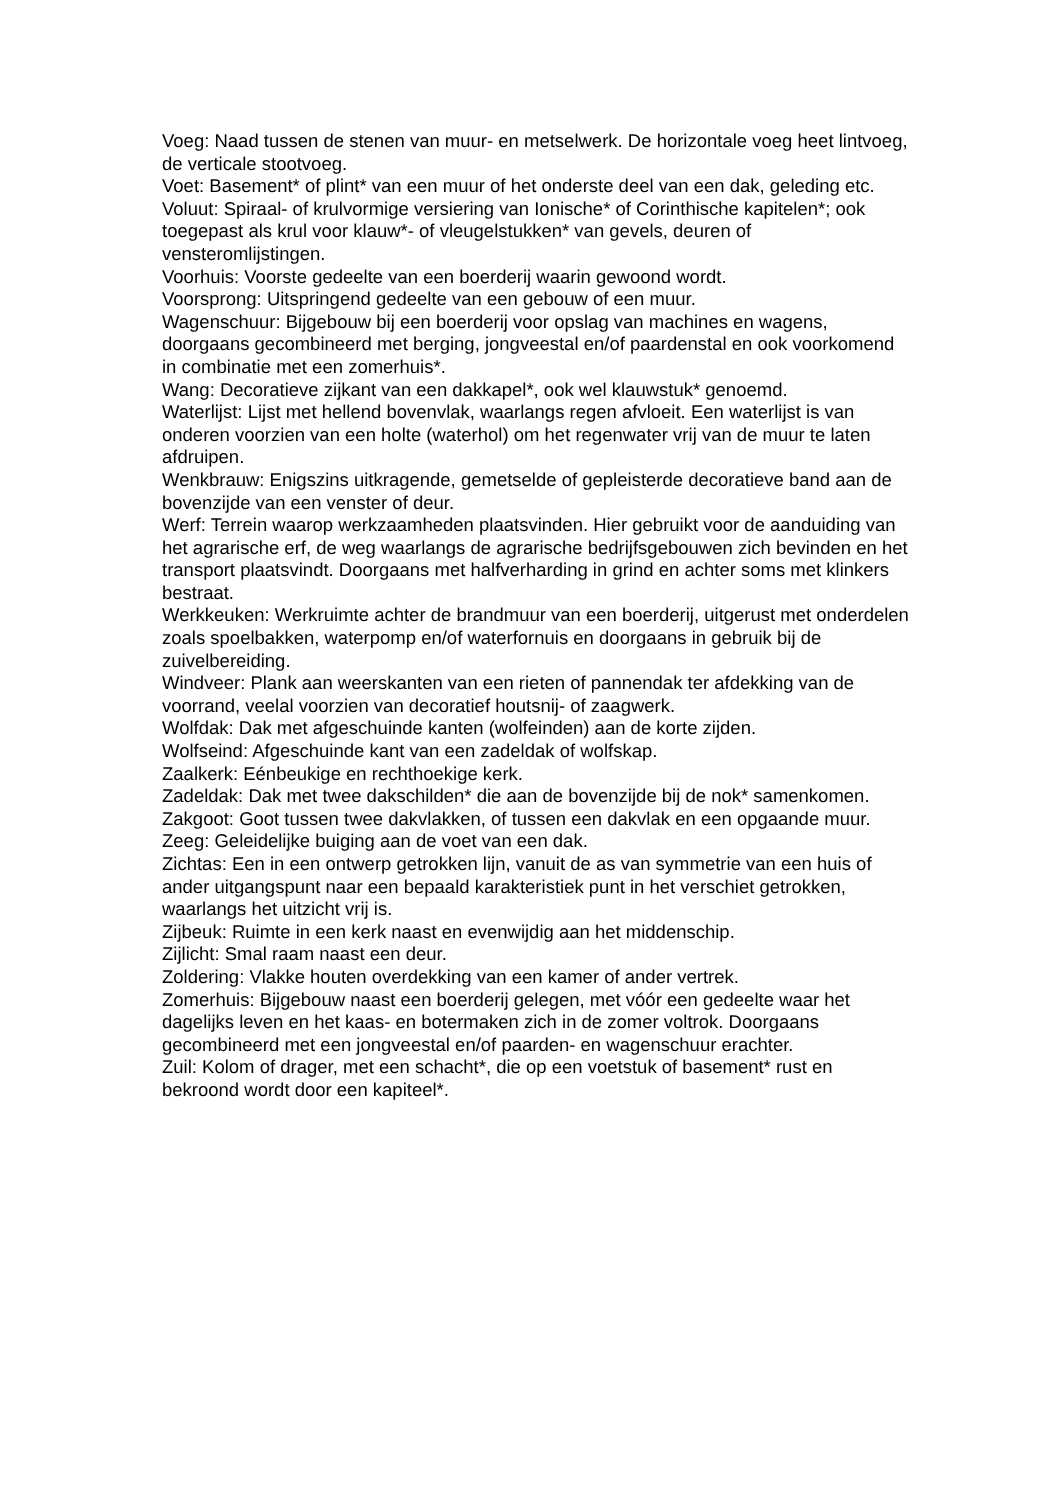Voeg: Naad tussen de stenen van muur- en metselwerk. De horizontale voeg heet lintvoeg, de verticale stootvoeg.
Voet: Basement* of plint* van een muur of het onderste deel van een dak, geleding etc.
Voluut: Spiraal- of krulvormige versiering van Ionische* of Corinthische kapitelen*; ook toegepast als krul voor klauw*- of vleugelstukken* van gevels, deuren of vensteromlijstingen.
Voorhuis: Voorste gedeelte van een boerderij waarin gewoond wordt.
Voorsprong: Uitspringend gedeelte van een gebouw of een muur.
Wagenschuur: Bijgebouw bij een boerderij voor opslag van machines en wagens, doorgaans gecombineerd met berging, jongveestal en/of paardenstal en ook voorkomend in combinatie met een zomerhuis*.
Wang: Decoratieve zijkant van een dakkapel*, ook wel klauwstuk* genoemd.
Waterlijst: Lijst met hellend bovenvlak, waarlangs regen afvloeit. Een waterlijst is van onderen voorzien van een holte (waterhol) om het regenwater vrij van de muur te laten afdruipen.
Wenkbrauw: Enigszins uitkragende, gemetselde of gepleisterde decoratieve band aan de bovenzijde van een venster of deur.
Werf: Terrein waarop werkzaamheden plaatsvinden. Hier gebruikt voor de aanduiding van het agrarische erf, de weg waarlangs de agrarische bedrijfsgebouwen zich bevinden en het transport plaatsvindt. Doorgaans met halfverharding in grind en achter soms met klinkers bestraat.
Werkkeuken: Werkruimte achter de brandmuur van een boerderij, uitgerust met onderdelen zoals spoelbakken, waterpomp en/of waterfornuis en doorgaans in gebruik bij de zuivelbereiding.
Windveer: Plank aan weerskanten van een rieten of pannendak ter afdekking van de voorrand, veelal voorzien van decoratief houtsnij- of zaagwerk.
Wolfdak: Dak met afgeschuinde kanten (wolfeinden) aan de korte zijden.
Wolfseind: Afgeschuinde kant van een zadeldak of wolfskap.
Zaalkerk: Eénbeukige en rechthoekige kerk.
Zadeldak: Dak met twee dakschilden* die aan de bovenzijde bij de nok* samenkomen.
Zakgoot: Goot tussen twee dakvlakken, of tussen een dakvlak en een opgaande muur.
Zeeg: Geleidelijke buiging aan de voet van een dak.
Zichtas: Een in een ontwerp getrokken lijn, vanuit de as van symmetrie van een huis of ander uitgangspunt naar een bepaald karakteristiek punt in het verschiet getrokken, waarlangs het uitzicht vrij is.
Zijbeuk: Ruimte in een kerk naast en evenwijdig aan het middenschip.
Zijlicht: Smal raam naast een deur.
Zoldering: Vlakke houten overdekking van een kamer of ander vertrek.
Zomerhuis: Bijgebouw naast een boerderij gelegen, met vóór een gedeelte waar het dagelijks leven en het kaas- en botermaken zich in de zomer voltrok. Doorgaans gecombineerd met een jongveestal en/of paarden- en wagenschuur erachter.
Zuil: Kolom of drager, met een schacht*, die op een voetstuk of basement* rust en bekroond wordt door een kapiteel*.